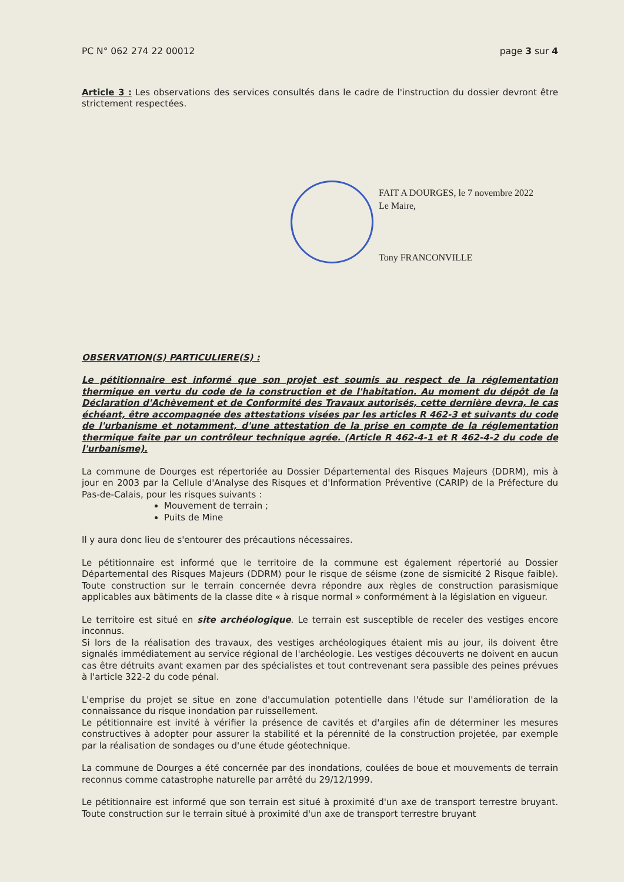PC N° 062 274 22 00012 page 3 sur 4
Article 3 : Les observations des services consultés dans le cadre de l'instruction du dossier devront être strictement respectées.
FAIT A DOURGES, le 7 novembre 2022
Le Maire,
Tony FRANCONVILLE
OBSERVATION(S) PARTICULIERE(S) :
Le pétitionnaire est informé que son projet est soumis au respect de la réglementation thermique en vertu du code de la construction et de l'habitation. Au moment du dépôt de la Déclaration d'Achèvement et de Conformité des Travaux autorisés, cette dernière devra, le cas échéant, être accompagnée des attestations visées par les articles R 462-3 et suivants du code de l'urbanisme et notamment, d'une attestation de la prise en compte de la réglementation thermique faite par un contrôleur technique agrée. (Article R 462-4-1 et R 462-4-2 du code de l'urbanisme).
La commune de Dourges est répertoriée au Dossier Départemental des Risques Majeurs (DDRM), mis à jour en 2003 par la Cellule d'Analyse des Risques et d'Information Préventive (CARIP) de la Préfecture du Pas-de-Calais, pour les risques suivants :
Mouvement de terrain ;
Puits de Mine
Il y aura donc lieu de s'entourer des précautions nécessaires.
Le pétitionnaire est informé que le territoire de la commune est également répertorié au Dossier Départemental des Risques Majeurs (DDRM) pour le risque de séisme (zone de sismicité 2 Risque faible). Toute construction sur le terrain concernée devra répondre aux règles de construction parasismique applicables aux bâtiments de la classe dite « à risque normal » conformément à la législation en vigueur.
Le territoire est situé en site archéologique. Le terrain est susceptible de receler des vestiges encore inconnus.
Si lors de la réalisation des travaux, des vestiges archéologiques étaient mis au jour, ils doivent être signalés immédiatement au service régional de l'archéologie. Les vestiges découverts ne doivent en aucun cas être détruits avant examen par des spécialistes et tout contrevenant sera passible des peines prévues à l'article 322-2 du code pénal.
L'emprise du projet se situe en zone d'accumulation potentielle dans l'étude sur l'amélioration de la connaissance du risque inondation par ruissellement.
Le pétitionnaire est invité à vérifier la présence de cavités et d'argiles afin de déterminer les mesures constructives à adopter pour assurer la stabilité et la pérennité de la construction projetée, par exemple par la réalisation de sondages ou d'une étude géotechnique.
La commune de Dourges a été concernée par des inondations, coulées de boue et mouvements de terrain reconnus comme catastrophe naturelle par arrêté du 29/12/1999.
Le pétitionnaire est informé que son terrain est situé à proximité d'un axe de transport terrestre bruyant. Toute construction sur le terrain situé à proximité d'un axe de transport terrestre bruyant